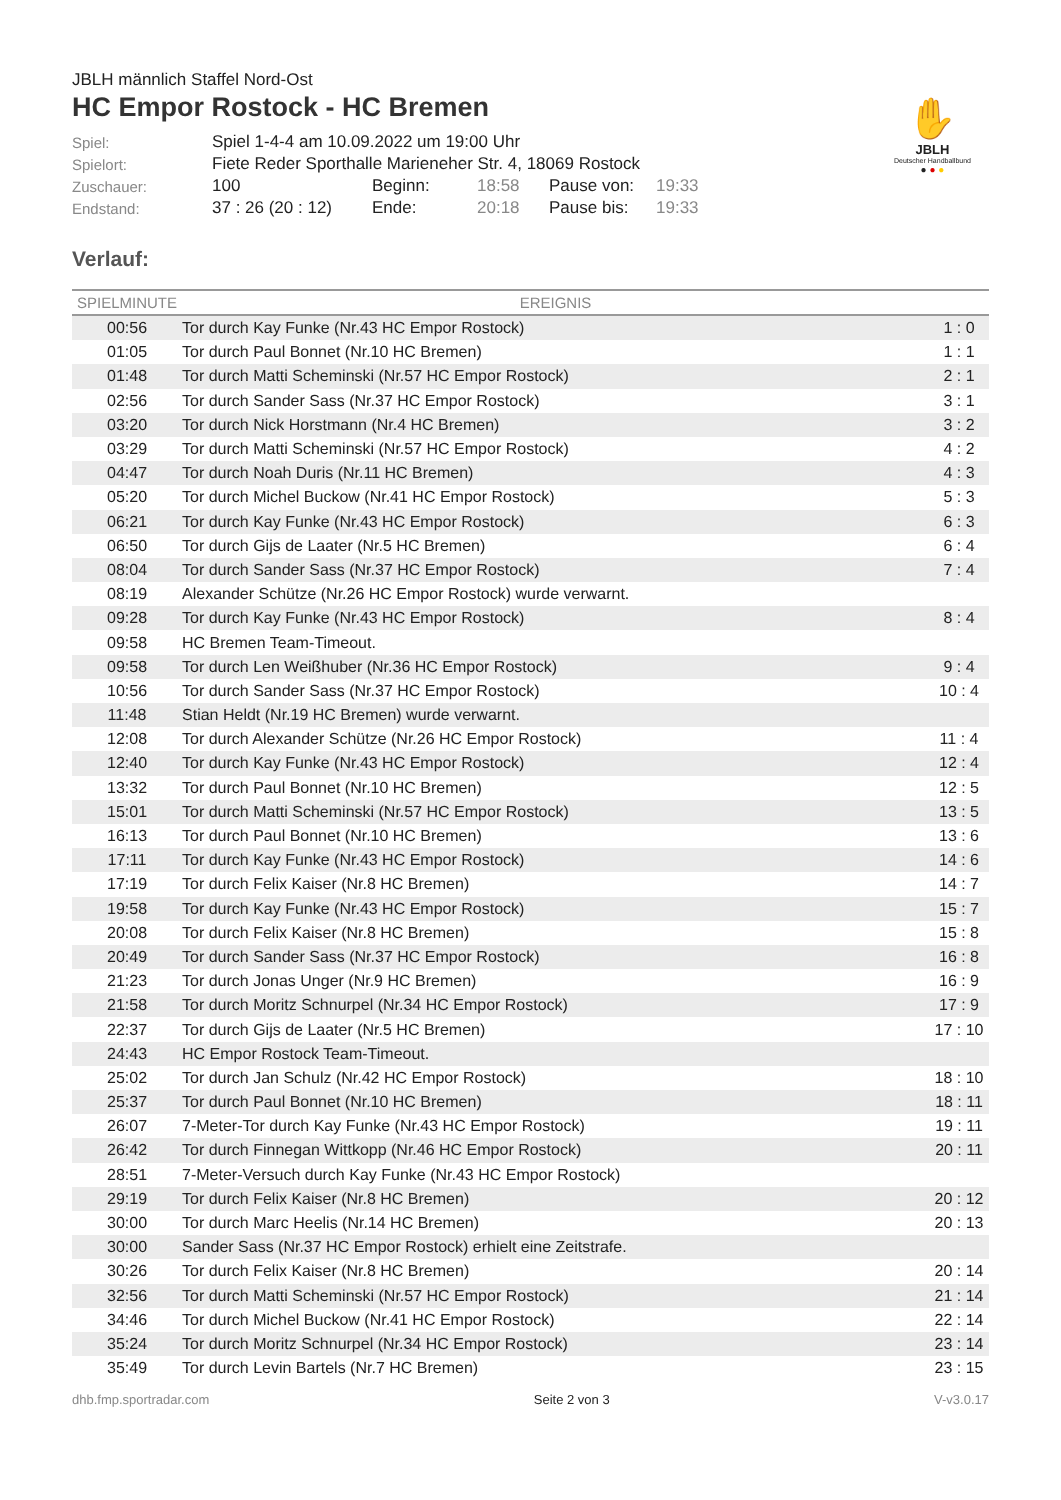JBLH männlich Staffel Nord-Ost
HC Empor Rostock - HC Bremen
✋
JBLH
Deutscher Handballbund
● ● ●
| Spiel: | Spiel 1-4-4 am 10.09.2022 um 19:00 Uhr | | | | |
| Spielort: | Fiete Reder Sporthalle Marieneher Str. 4, 18069 Rostock | | | | |
| Zuschauer: | 100 | Beginn: | 18:58 | Pause von: | 19:33 |
| Endstand: | 37 : 26 (20 : 12) | Ende: | 20:18 | Pause bis: | 19:33 |
Verlauf:
| SPIELMINUTE | EREIGNIS | |
| --- | --- | --- |
| 00:56 | Tor durch Kay Funke (Nr.43 HC Empor Rostock) | 1 : 0 |
| 01:05 | Tor durch Paul Bonnet (Nr.10 HC Bremen) | 1 : 1 |
| 01:48 | Tor durch Matti Scheminski (Nr.57 HC Empor Rostock) | 2 : 1 |
| 02:56 | Tor durch Sander Sass (Nr.37 HC Empor Rostock) | 3 : 1 |
| 03:20 | Tor durch Nick Horstmann (Nr.4 HC Bremen) | 3 : 2 |
| 03:29 | Tor durch Matti Scheminski (Nr.57 HC Empor Rostock) | 4 : 2 |
| 04:47 | Tor durch Noah Duris (Nr.11 HC Bremen) | 4 : 3 |
| 05:20 | Tor durch Michel Buckow (Nr.41 HC Empor Rostock) | 5 : 3 |
| 06:21 | Tor durch Kay Funke (Nr.43 HC Empor Rostock) | 6 : 3 |
| 06:50 | Tor durch Gijs de Laater (Nr.5 HC Bremen) | 6 : 4 |
| 08:04 | Tor durch Sander Sass (Nr.37 HC Empor Rostock) | 7 : 4 |
| 08:19 | Alexander Schütze (Nr.26 HC Empor Rostock) wurde verwarnt. | |
| 09:28 | Tor durch Kay Funke (Nr.43 HC Empor Rostock) | 8 : 4 |
| 09:58 | HC Bremen Team-Timeout. | |
| 09:58 | Tor durch Len Weißhuber (Nr.36 HC Empor Rostock) | 9 : 4 |
| 10:56 | Tor durch Sander Sass (Nr.37 HC Empor Rostock) | 10 : 4 |
| 11:48 | Stian Heldt (Nr.19 HC Bremen) wurde verwarnt. | |
| 12:08 | Tor durch Alexander Schütze (Nr.26 HC Empor Rostock) | 11 : 4 |
| 12:40 | Tor durch Kay Funke (Nr.43 HC Empor Rostock) | 12 : 4 |
| 13:32 | Tor durch Paul Bonnet (Nr.10 HC Bremen) | 12 : 5 |
| 15:01 | Tor durch Matti Scheminski (Nr.57 HC Empor Rostock) | 13 : 5 |
| 16:13 | Tor durch Paul Bonnet (Nr.10 HC Bremen) | 13 : 6 |
| 17:11 | Tor durch Kay Funke (Nr.43 HC Empor Rostock) | 14 : 6 |
| 17:19 | Tor durch Felix Kaiser (Nr.8 HC Bremen) | 14 : 7 |
| 19:58 | Tor durch Kay Funke (Nr.43 HC Empor Rostock) | 15 : 7 |
| 20:08 | Tor durch Felix Kaiser (Nr.8 HC Bremen) | 15 : 8 |
| 20:49 | Tor durch Sander Sass (Nr.37 HC Empor Rostock) | 16 : 8 |
| 21:23 | Tor durch Jonas Unger (Nr.9 HC Bremen) | 16 : 9 |
| 21:58 | Tor durch Moritz Schnurpel (Nr.34 HC Empor Rostock) | 17 : 9 |
| 22:37 | Tor durch Gijs de Laater (Nr.5 HC Bremen) | 17 : 10 |
| 24:43 | HC Empor Rostock Team-Timeout. | |
| 25:02 | Tor durch Jan Schulz (Nr.42 HC Empor Rostock) | 18 : 10 |
| 25:37 | Tor durch Paul Bonnet (Nr.10 HC Bremen) | 18 : 11 |
| 26:07 | 7-Meter-Tor durch Kay Funke (Nr.43 HC Empor Rostock) | 19 : 11 |
| 26:42 | Tor durch Finnegan Wittkopp (Nr.46 HC Empor Rostock) | 20 : 11 |
| 28:51 | 7-Meter-Versuch durch Kay Funke (Nr.43 HC Empor Rostock) | |
| 29:19 | Tor durch Felix Kaiser (Nr.8 HC Bremen) | 20 : 12 |
| 30:00 | Tor durch Marc Heelis (Nr.14 HC Bremen) | 20 : 13 |
| 30:00 | Sander Sass (Nr.37 HC Empor Rostock) erhielt eine Zeitstrafe. | |
| 30:26 | Tor durch Felix Kaiser (Nr.8 HC Bremen) | 20 : 14 |
| 32:56 | Tor durch Matti Scheminski (Nr.57 HC Empor Rostock) | 21 : 14 |
| 34:46 | Tor durch Michel Buckow (Nr.41 HC Empor Rostock) | 22 : 14 |
| 35:24 | Tor durch Moritz Schnurpel (Nr.34 HC Empor Rostock) | 23 : 14 |
| 35:49 | Tor durch Levin Bartels (Nr.7 HC Bremen) | 23 : 15 |
dhb.fmp.sportradar.com Seite 2 von 3 V-v3.0.17